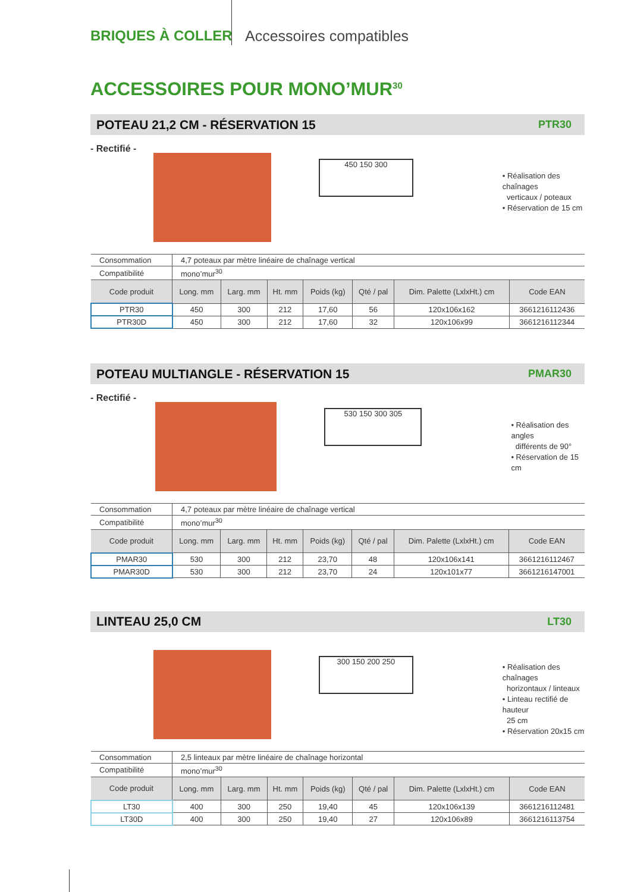BRIQUES À COLLER Accessoires compatibles
ACCESSOIRES POUR MONO’MUR<sup>30</sup>
POTEAU 21,2 CM - RÉSERVATION 15 PTR30
- Rectifié -
450 150 300
• Réalisation des chaînages
verticaux / poteaux
• Réservation de 15 cm
| Consommation | 4,7 poteaux par mètre linéaire de chaînage vertical | | | | | | |
| Compatibilité | mono’mur<sup>30</sup> | | | | | | |
| Code produit | Long. mm | Larg. mm | Ht. mm | Poids (kg) | Qté / pal | Dim. Palette (LxlxHt.) cm | Code EAN |
| PTR30 | 450 | 300 | 212 | 17,60 | 56 | 120x106x162 | 3661216112436 |
| PTR30D | 450 | 300 | 212 | 17,60 | 32 | 120x106x99 | 3661216112344 |
POTEAU MULTIANGLE - RÉSERVATION 15 PMAR30
- Rectifié -
530 150 300 305
• Réalisation des angles
différents de 90°
• Réservation de 15 cm
| Consommation | 4,7 poteaux par mètre linéaire de chaînage vertical | | | | | | |
| Compatibilité | mono’mur<sup>30</sup> | | | | | | |
| Code produit | Long. mm | Larg. mm | Ht. mm | Poids (kg) | Qté / pal | Dim. Palette (LxlxHt.) cm | Code EAN |
| PMAR30 | 530 | 300 | 212 | 23,70 | 48 | 120x106x141 | 3661216112467 |
| PMAR30D | 530 | 300 | 212 | 23,70 | 24 | 120x101x77 | 3661216147001 |
LINTEAU 25,0 CM LT30
300 150 200 250
• Réalisation des chaînages
horizontaux / linteaux
• Linteau rectifié de hauteur
25 cm
• Réservation 20x15 cm
| Consommation | 2,5 linteaux par mètre linéaire de chaînage horizontal | | | | | | |
| Compatibilité | mono’mur<sup>30</sup> | | | | | | |
| Code produit | Long. mm | Larg. mm | Ht. mm | Poids (kg) | Qté / pal | Dim. Palette (LxlxHt.) cm | Code EAN |
| LT30 | 400 | 300 | 250 | 19,40 | 45 | 120x106x139 | 3661216112481 |
| LT30D | 400 | 300 | 250 | 19,40 | 27 | 120x106x89 | 3661216113754 |